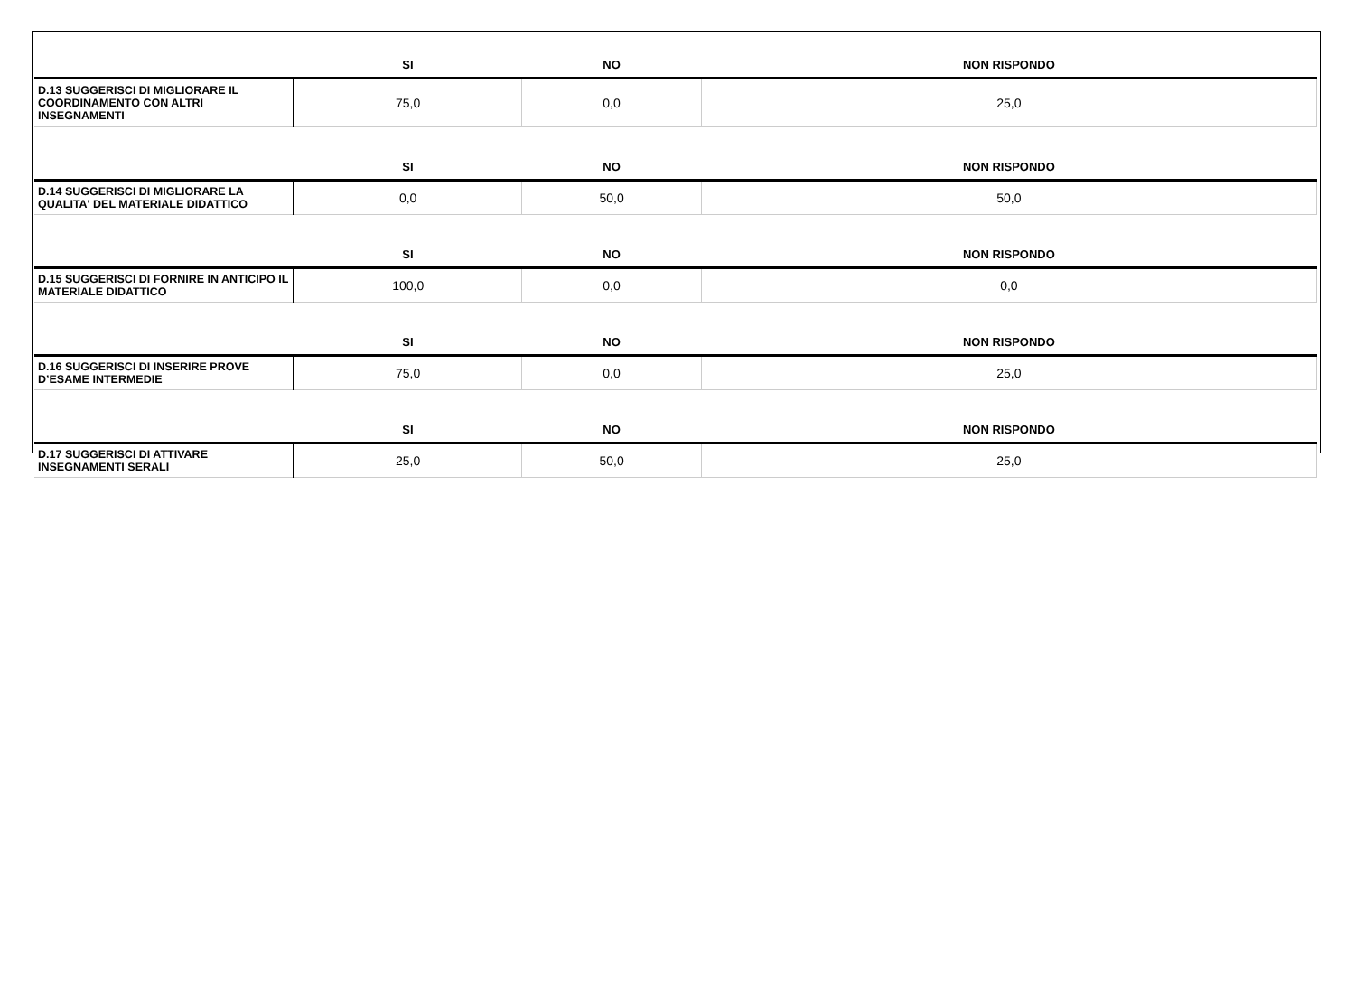| | SI | NO | NON RISPONDO |
| --- | --- | --- | --- |
| D.13 SUGGERISCI DI MIGLIORARE IL COORDINAMENTO CON ALTRI INSEGNAMENTI | 75,0 | 0,0 | 25,0 |
| | SI | NO | NON RISPONDO |
| D.14 SUGGERISCI DI MIGLIORARE LA QUALITA' DEL MATERIALE DIDATTICO | 0,0 | 50,0 | 50,0 |
| | SI | NO | NON RISPONDO |
| D.15 SUGGERISCI DI FORNIRE IN ANTICIPO IL MATERIALE DIDATTICO | 100,0 | 0,0 | 0,0 |
| | SI | NO | NON RISPONDO |
| D.16 SUGGERISCI DI INSERIRE PROVE D’ESAME INTERMEDIE | 75,0 | 0,0 | 25,0 |
| | SI | NO | NON RISPONDO |
| D.17 SUGGERISCI DI ATTIVARE INSEGNAMENTI SERALI | 25,0 | 50,0 | 25,0 |